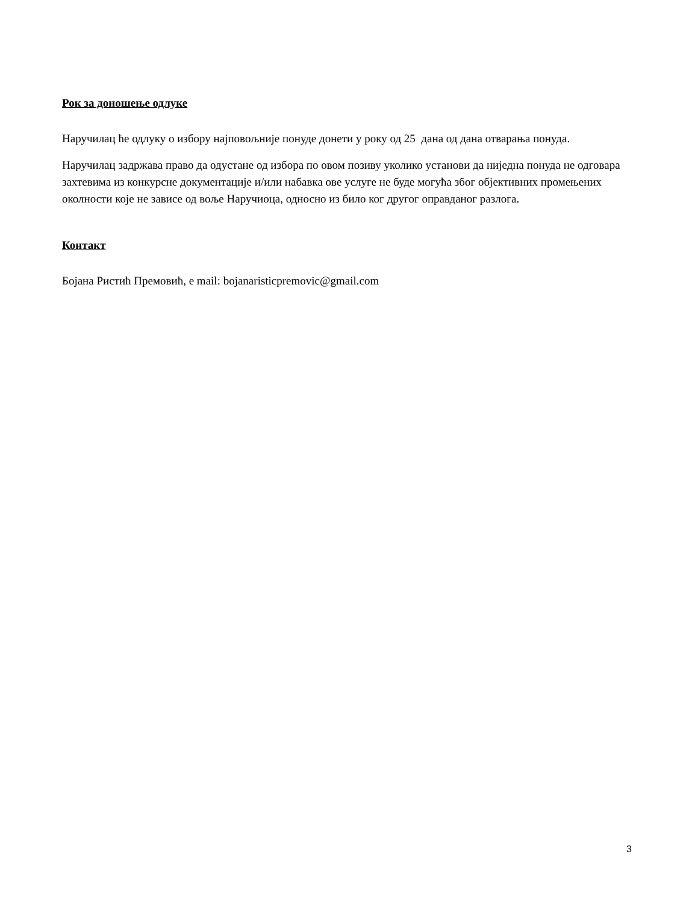Рок за доношење одлуке
Наручилац ће одлуку о избору најповољније понуде донети у року од 25 дана од дана отварања понуда.
Наручилац задржава право да одустане од избора по овом позиву уколико установи да ниједна понуда не одговара захтевима из конкурсне документације и/или набавка ове услуге не буде могућа због објективних промењених околности које не зависе од воље Наручиоца, односно из било ког другог оправданог разлога.
Контакт
Бојана Ристић Премовић, е mail: bojanaristicpremovic@gmail.com
3